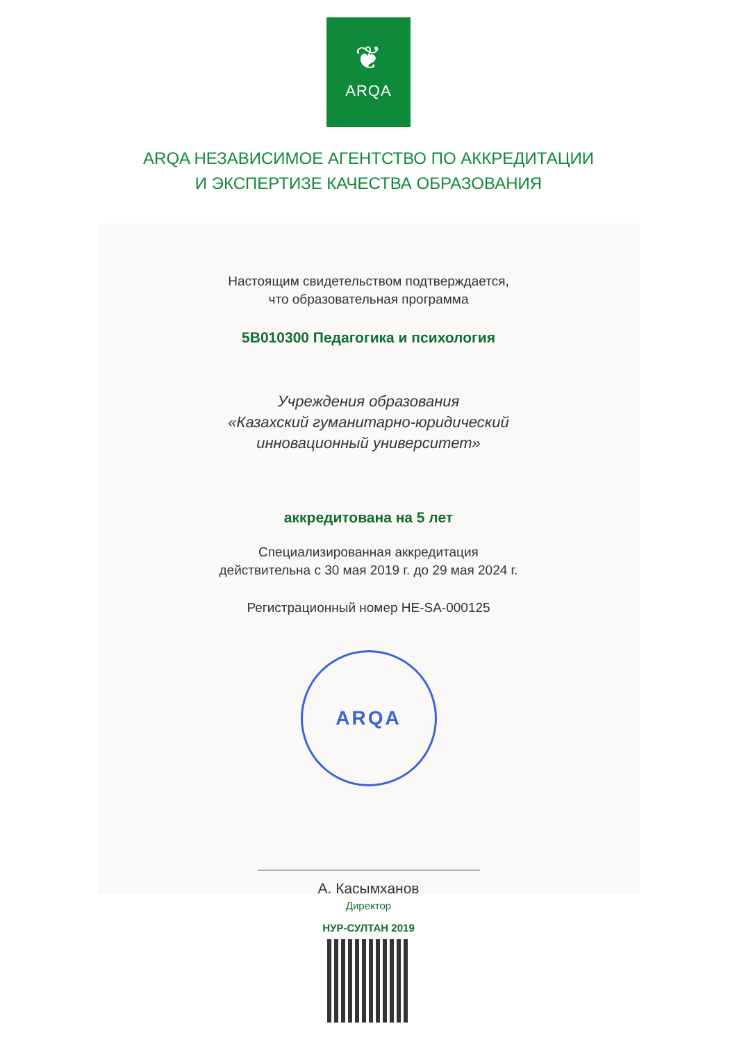❦
ARQA
ARQA НЕЗАВИСИМОЕ АГЕНТСТВО ПО АККРЕДИТАЦИИ
И ЭКСПЕРТИЗЕ КАЧЕСТВА ОБРАЗОВАНИЯ
Настоящим свидетельством подтверждается,
что образовательная программа
5В010300 Педагогика и психология
Учреждения образования
«Казахский гуманитарно-юридический
инновационный университет»
аккредитована на 5 лет
Специализированная аккредитация
действительна с 30 мая 2019 г. до 29 мая 2024 г.
Регистрационный номер HE-SA-000125
ARQA
А. Касымханов
Директор
НУР-СУЛТАН 2019